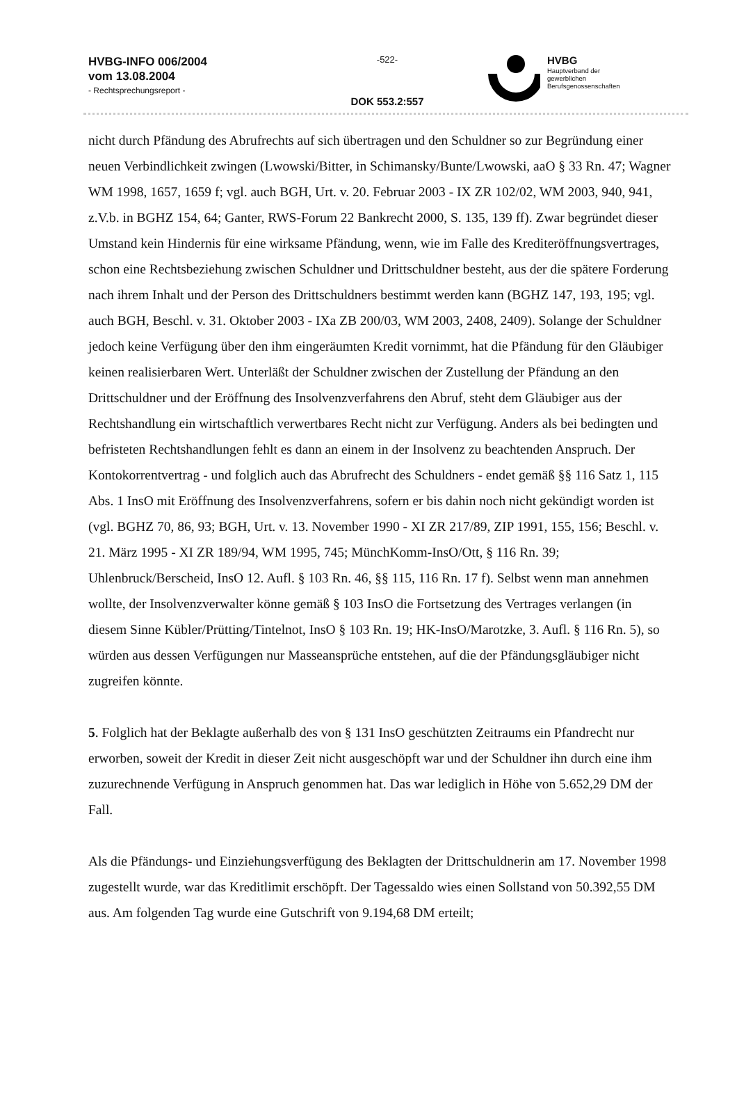HVBG-INFO 006/2004
vom 13.08.2004
- Rechtsprechungsreport -
-522-
DOK 553.2:557
HVBG
Hauptverband der
gewerblichen
Berufsgenossenschaften
nicht durch Pfändung des Abrufrechts auf sich übertragen und den Schuldner so zur Begründung einer neuen Verbindlichkeit zwingen (Lwowski/Bitter, in Schimansky/Bunte/Lwowski, aaO § 33 Rn. 47; Wagner WM 1998, 1657, 1659 f; vgl. auch BGH, Urt. v. 20. Februar 2003 - IX ZR 102/02, WM 2003, 940, 941, z.V.b. in BGHZ 154, 64; Ganter, RWS-Forum 22 Bankrecht 2000, S. 135, 139 ff). Zwar begründet dieser Umstand kein Hindernis für eine wirksame Pfändung, wenn, wie im Falle des Krediteröffnungsvertrages, schon eine Rechtsbeziehung zwischen Schuldner und Drittschuldner besteht, aus der die spätere Forderung nach ihrem Inhalt und der Person des Drittschuldners bestimmt werden kann (BGHZ 147, 193, 195; vgl. auch BGH, Beschl. v. 31. Oktober 2003 - IXa ZB 200/03, WM 2003, 2408, 2409). Solange der Schuldner jedoch keine Verfügung über den ihm eingeräumten Kredit vornimmt, hat die Pfändung für den Gläubiger keinen realisierbaren Wert. Unterläßt der Schuldner zwischen der Zustellung der Pfändung an den Drittschuldner und der Eröffnung des Insolvenzverfahrens den Abruf, steht dem Gläubiger aus der Rechtshandlung ein wirtschaftlich verwertbares Recht nicht zur Verfügung. Anders als bei bedingten und befristeten Rechtshandlungen fehlt es dann an einem in der Insolvenz zu beachtenden Anspruch. Der Kontokorrentvertrag - und folglich auch das Abrufrecht des Schuldners - endet gemäß §§ 116 Satz 1, 115 Abs. 1 InsO mit Eröffnung des Insolvenzverfahrens, sofern er bis dahin noch nicht gekündigt worden ist (vgl. BGHZ 70, 86, 93; BGH, Urt. v. 13. November 1990 - XI ZR 217/89, ZIP 1991, 155, 156; Beschl. v. 21. März 1995 - XI ZR 189/94, WM 1995, 745; MünchKomm-InsO/Ott, § 116 Rn. 39; Uhlenbruck/Berscheid, InsO 12. Aufl. § 103 Rn. 46, §§ 115, 116 Rn. 17 f). Selbst wenn man annehmen wollte, der Insolvenzverwalter könne gemäß § 103 InsO die Fortsetzung des Vertrages verlangen (in diesem Sinne Kübler/Prütting/Tintelnot, InsO § 103 Rn. 19; HK-InsO/Marotzke, 3. Aufl. § 116 Rn. 5), so würden aus dessen Verfügungen nur Masseansprüche entstehen, auf die der Pfändungsgläubiger nicht zugreifen könnte.
5. Folglich hat der Beklagte außerhalb des von § 131 InsO geschützten Zeitraums ein Pfandrecht nur erworben, soweit der Kredit in dieser Zeit nicht ausgeschöpft war und der Schuldner ihn durch eine ihm zuzurechnende Verfügung in Anspruch genommen hat. Das war lediglich in Höhe von 5.652,29 DM der Fall.
Als die Pfändungs- und Einziehungsverfügung des Beklagten der Drittschuldnerin am 17. November 1998 zugestellt wurde, war das Kreditlimit erschöpft. Der Tagessaldo wies einen Sollstand von 50.392,55 DM aus. Am folgenden Tag wurde eine Gutschrift von 9.194,68 DM erteilt;